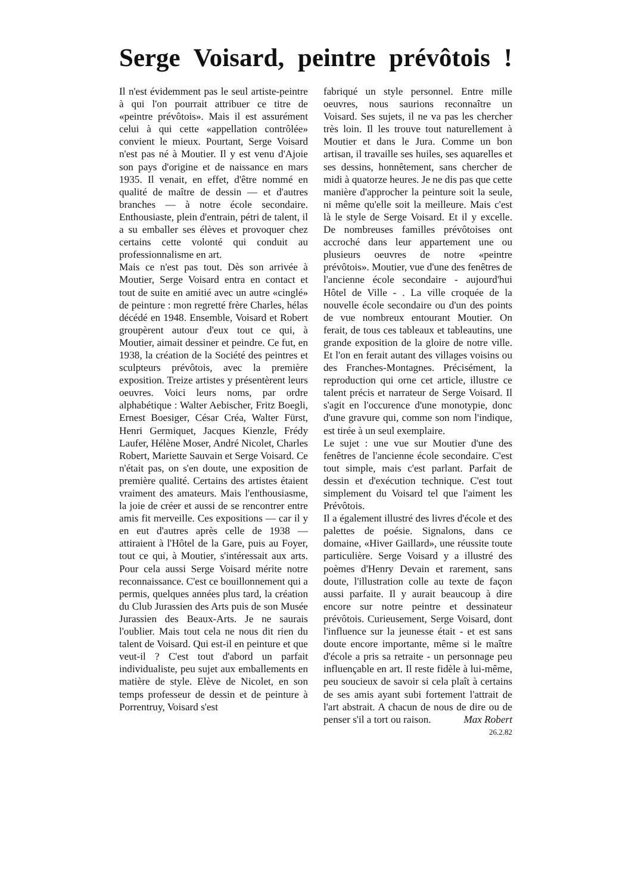Serge Voisard, peintre prévôtois !
Il n'est évidemment pas le seul artiste-peintre à qui l'on pourrait attribuer ce titre de «peintre prévôtois». Mais il est assurément celui à qui cette «appellation contrôlée» convient le mieux. Pourtant, Serge Voisard n'est pas né à Moutier. Il y est venu d'Ajoie son pays d'origine et de naissance en mars 1935. Il venait, en effet, d'être nommé en qualité de maître de dessin — et d'autres branches — à notre école secondaire. Enthousiaste, plein d'entrain, pétri de talent, il a su emballer ses élèves et provoquer chez certains cette volonté qui conduit au professionnalisme en art.
Mais ce n'est pas tout. Dès son arrivée à Moutier, Serge Voisard entra en contact et tout de suite en amitié avec un autre «cinglé» de peinture : mon regretté frère Charles, hélas décédé en 1948. Ensemble, Voisard et Robert groupèrent autour d'eux tout ce qui, à Moutier, aimait dessiner et peindre. Ce fut, en 1938, la création de la Société des peintres et sculpteurs prévôtois, avec la première exposition. Treize artistes y présentèrent leurs oeuvres. Voici leurs noms, par ordre alphabétique : Walter Aebischer, Fritz Boegli, Ernest Boesiger, César Créa, Walter Fürst, Henri Germiquet, Jacques Kienzle, Frédy Laufer, Hélène Moser, André Nicolet, Charles Robert, Mariette Sauvain et Serge Voisard. Ce n'était pas, on s'en doute, une exposition de première qualité. Certains des artistes étaient vraiment des amateurs. Mais l'enthousiasme, la joie de créer et aussi de se rencontrer entre amis fit merveille. Ces expositions — car il y en eut d'autres après celle de 1938 — attiraient à l'Hôtel de la Gare, puis au Foyer, tout ce qui, à Moutier, s'intéressait aux arts. Pour cela aussi Serge Voisard mérite notre reconnaissance. C'est ce bouillonnement qui a permis, quelques années plus tard, la création du Club Jurassien des Arts puis de son Musée Jurassien des Beaux-Arts. Je ne saurais l'oublier. Mais tout cela ne nous dit rien du talent de Voisard. Qui est-il en peinture et que veut-il ? C'est tout d'abord un parfait individualiste, peu sujet aux emballements en matière de style. Elève de Nicolet, en son temps professeur de dessin et de peinture à Porrentruy, Voisard s'est
fabriqué un style personnel. Entre mille oeuvres, nous saurions reconnaître un Voisard. Ses sujets, il ne va pas les chercher très loin. Il les trouve tout naturellement à Moutier et dans le Jura. Comme un bon artisan, il travaille ses huiles, ses aquarelles et ses dessins, honnêtement, sans chercher de midi à quatorze heures. Je ne dis pas que cette manière d'approcher la peinture soit la seule, ni même qu'elle soit la meilleure. Mais c'est là le style de Serge Voisard. Et il y excelle. De nombreuses familles prévôtoises ont accroché dans leur appartement une ou plusieurs oeuvres de notre «peintre prévôtois». Moutier, vue d'une des fenêtres de l'ancienne école secondaire - aujourd'hui Hôtel de Ville - . La ville croquée de la nouvelle école secondaire ou d'un des points de vue nombreux entourant Moutier. On ferait, de tous ces tableaux et tableautins, une grande exposition de la gloire de notre ville. Et l'on en ferait autant des villages voisins ou des Franches-Montagnes. Précisément, la reproduction qui orne cet article, illustre ce talent précis et narrateur de Serge Voisard. Il s'agit en l'occurence d'une monotypie, donc d'une gravure qui, comme son nom l'indique, est tirée à un seul exemplaire.
Le sujet : une vue sur Moutier d'une des fenêtres de l'ancienne école secondaire. C'est tout simple, mais c'est parlant. Parfait de dessin et d'exécution technique. C'est tout simplement du Voisard tel que l'aiment les Prévôtois.
Il a également illustré des livres d'école et des palettes de poésie. Signalons, dans ce domaine, «Hiver Gaillard», une réussite toute particulière. Serge Voisard y a illustré des poèmes d'Henry Devain et rarement, sans doute, l'illustration colle au texte de façon aussi parfaite. Il y aurait beaucoup à dire encore sur notre peintre et dessinateur prévôtois. Curieusement, Serge Voisard, dont l'influence sur la jeunesse était - et est sans doute encore importante, même si le maître d'école a pris sa retraite - un personnage peu influençable en art. Il reste fidèle à lui-même, peu soucieux de savoir si cela plaît à certains de ses amis ayant subi fortement l'attrait de l'art abstrait. A chacun de nous de dire ou de penser s'il a tort ou raison. Max Robert
26.2.82